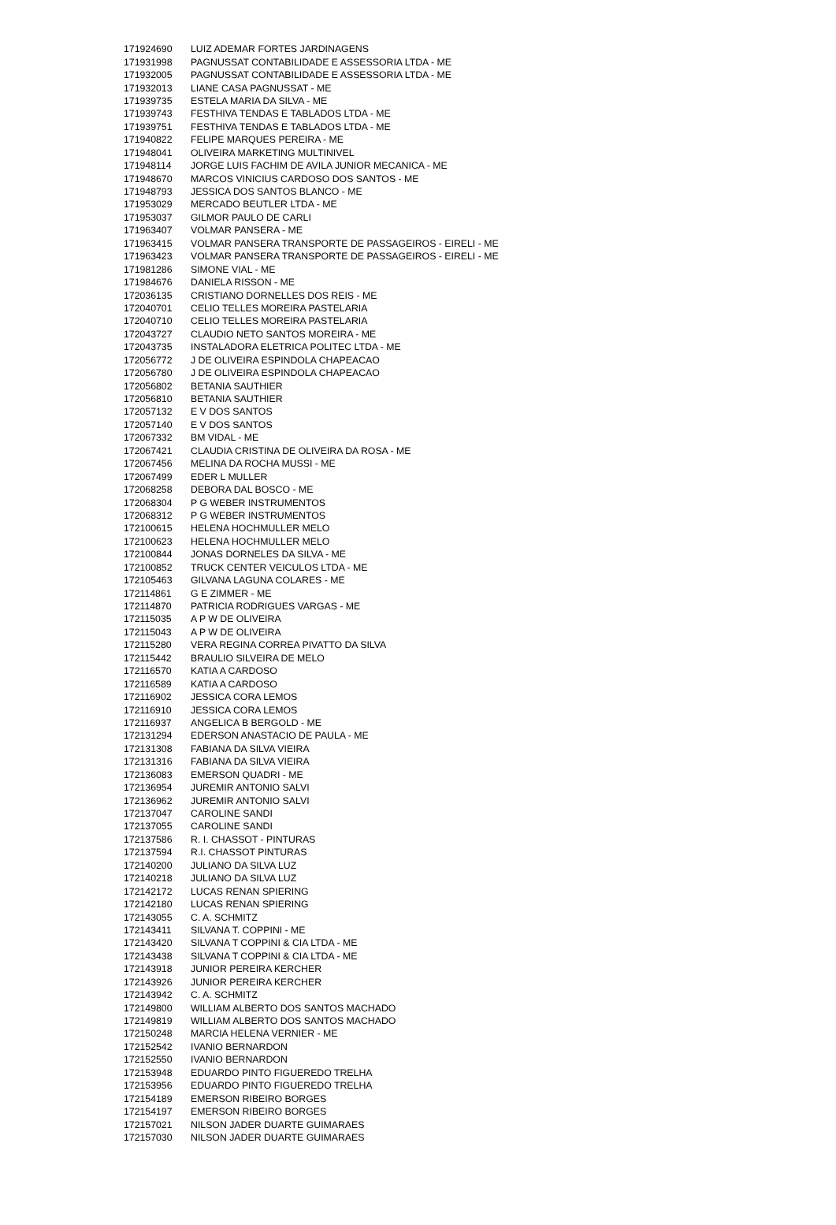| 171924690 | LUIZ ADEMAR FORTES JARDINAGENS |
| 171931998 | PAGNUSSAT CONTABILIDADE E ASSESSORIA LTDA - ME |
| 171932005 | PAGNUSSAT CONTABILIDADE E ASSESSORIA LTDA - ME |
| 171932013 | LIANE CASA PAGNUSSAT - ME |
| 171939735 | ESTELA MARIA DA SILVA - ME |
| 171939743 | FESTHIVA TENDAS E TABLADOS LTDA - ME |
| 171939751 | FESTHIVA TENDAS E TABLADOS LTDA - ME |
| 171940822 | FELIPE MARQUES PEREIRA - ME |
| 171948041 | OLIVEIRA MARKETING MULTINIVEL |
| 171948114 | JORGE LUIS FACHIM DE AVILA JUNIOR MECANICA - ME |
| 171948670 | MARCOS VINICIUS CARDOSO DOS SANTOS - ME |
| 171948793 | JESSICA DOS SANTOS BLANCO - ME |
| 171953029 | MERCADO BEUTLER LTDA - ME |
| 171953037 | GILMOR PAULO DE CARLI |
| 171963407 | VOLMAR PANSERA - ME |
| 171963415 | VOLMAR PANSERA TRANSPORTE DE PASSAGEIROS - EIRELI - ME |
| 171963423 | VOLMAR PANSERA TRANSPORTE DE PASSAGEIROS - EIRELI - ME |
| 171981286 | SIMONE VIAL - ME |
| 171984676 | DANIELA RISSON - ME |
| 172036135 | CRISTIANO DORNELLES DOS REIS - ME |
| 172040701 | CELIO TELLES MOREIRA PASTELARIA |
| 172040710 | CELIO TELLES MOREIRA PASTELARIA |
| 172043727 | CLAUDIO NETO SANTOS MOREIRA - ME |
| 172043735 | INSTALADORA ELETRICA POLITEC LTDA - ME |
| 172056772 | J DE OLIVEIRA ESPINDOLA CHAPEACAO |
| 172056780 | J DE OLIVEIRA ESPINDOLA CHAPEACAO |
| 172056802 | BETANIA SAUTHIER |
| 172056810 | BETANIA SAUTHIER |
| 172057132 | E V DOS SANTOS |
| 172057140 | E V DOS SANTOS |
| 172067332 | BM VIDAL - ME |
| 172067421 | CLAUDIA CRISTINA DE OLIVEIRA DA ROSA - ME |
| 172067456 | MELINA DA ROCHA MUSSI - ME |
| 172067499 | EDER L MULLER |
| 172068258 | DEBORA DAL BOSCO - ME |
| 172068304 | P G WEBER INSTRUMENTOS |
| 172068312 | P G WEBER INSTRUMENTOS |
| 172100615 | HELENA HOCHMULLER MELO |
| 172100623 | HELENA HOCHMULLER MELO |
| 172100844 | JONAS DORNELES DA SILVA - ME |
| 172100852 | TRUCK CENTER VEICULOS LTDA - ME |
| 172105463 | GILVANA LAGUNA COLARES - ME |
| 172114861 | G E ZIMMER - ME |
| 172114870 | PATRICIA RODRIGUES VARGAS - ME |
| 172115035 | A P W DE OLIVEIRA |
| 172115043 | A P W DE OLIVEIRA |
| 172115280 | VERA REGINA CORREA PIVATTO DA SILVA |
| 172115442 | BRAULIO SILVEIRA DE MELO |
| 172116570 | KATIA A CARDOSO |
| 172116589 | KATIA A CARDOSO |
| 172116902 | JESSICA CORA LEMOS |
| 172116910 | JESSICA CORA LEMOS |
| 172116937 | ANGELICA B BERGOLD - ME |
| 172131294 | EDERSON ANASTACIO DE PAULA - ME |
| 172131308 | FABIANA DA SILVA VIEIRA |
| 172131316 | FABIANA DA SILVA VIEIRA |
| 172136083 | EMERSON QUADRI - ME |
| 172136954 | JUREMIR ANTONIO SALVI |
| 172136962 | JUREMIR ANTONIO SALVI |
| 172137047 | CAROLINE SANDI |
| 172137055 | CAROLINE SANDI |
| 172137586 | R. I. CHASSOT - PINTURAS |
| 172137594 | R.I. CHASSOT PINTURAS |
| 172140200 | JULIANO DA SILVA LUZ |
| 172140218 | JULIANO DA SILVA LUZ |
| 172142172 | LUCAS RENAN SPIERING |
| 172142180 | LUCAS RENAN SPIERING |
| 172143055 | C. A. SCHMITZ |
| 172143411 | SILVANA T. COPPINI - ME |
| 172143420 | SILVANA T COPPINI & CIA LTDA - ME |
| 172143438 | SILVANA T COPPINI & CIA LTDA - ME |
| 172143918 | JUNIOR PEREIRA KERCHER |
| 172143926 | JUNIOR PEREIRA KERCHER |
| 172143942 | C. A. SCHMITZ |
| 172149800 | WILLIAM ALBERTO DOS SANTOS MACHADO |
| 172149819 | WILLIAM ALBERTO DOS SANTOS MACHADO |
| 172150248 | MARCIA HELENA VERNIER - ME |
| 172152542 | IVANIO BERNARDON |
| 172152550 | IVANIO BERNARDON |
| 172153948 | EDUARDO PINTO FIGUEREDO TRELHA |
| 172153956 | EDUARDO PINTO FIGUEREDO TRELHA |
| 172154189 | EMERSON RIBEIRO BORGES |
| 172154197 | EMERSON RIBEIRO BORGES |
| 172157021 | NILSON JADER DUARTE GUIMARAES |
| 172157030 | NILSON JADER DUARTE GUIMARAES |